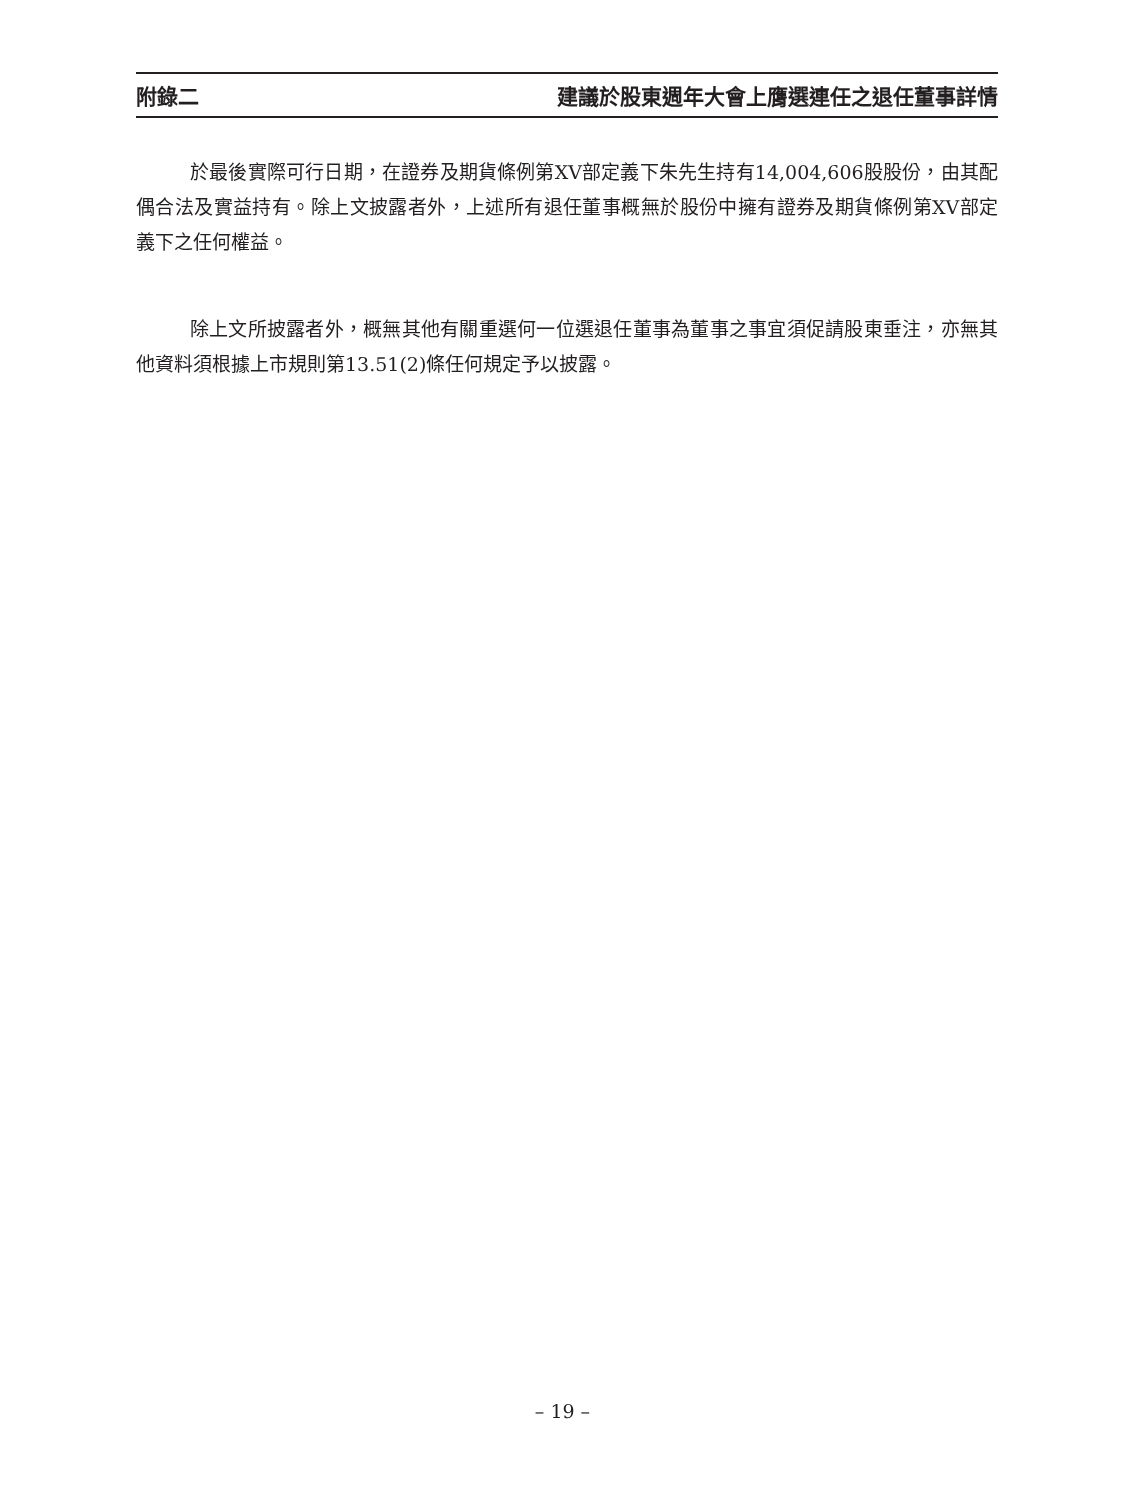附錄二 建議於股東週年大會上膺選連任之退任董事詳情
於最後實際可行日期，在證券及期貨條例第XV部定義下朱先生持有14,004,606股股份，由其配偶合法及實益持有。除上文披露者外，上述所有退任董事概無於股份中擁有證券及期貨條例第XV部定義下之任何權益。
除上文所披露者外，概無其他有關重選何一位選退任董事為董事之事宜須促請股東垂注，亦無其他資料須根據上市規則第13.51(2)條任何規定予以披露。
– 19 –